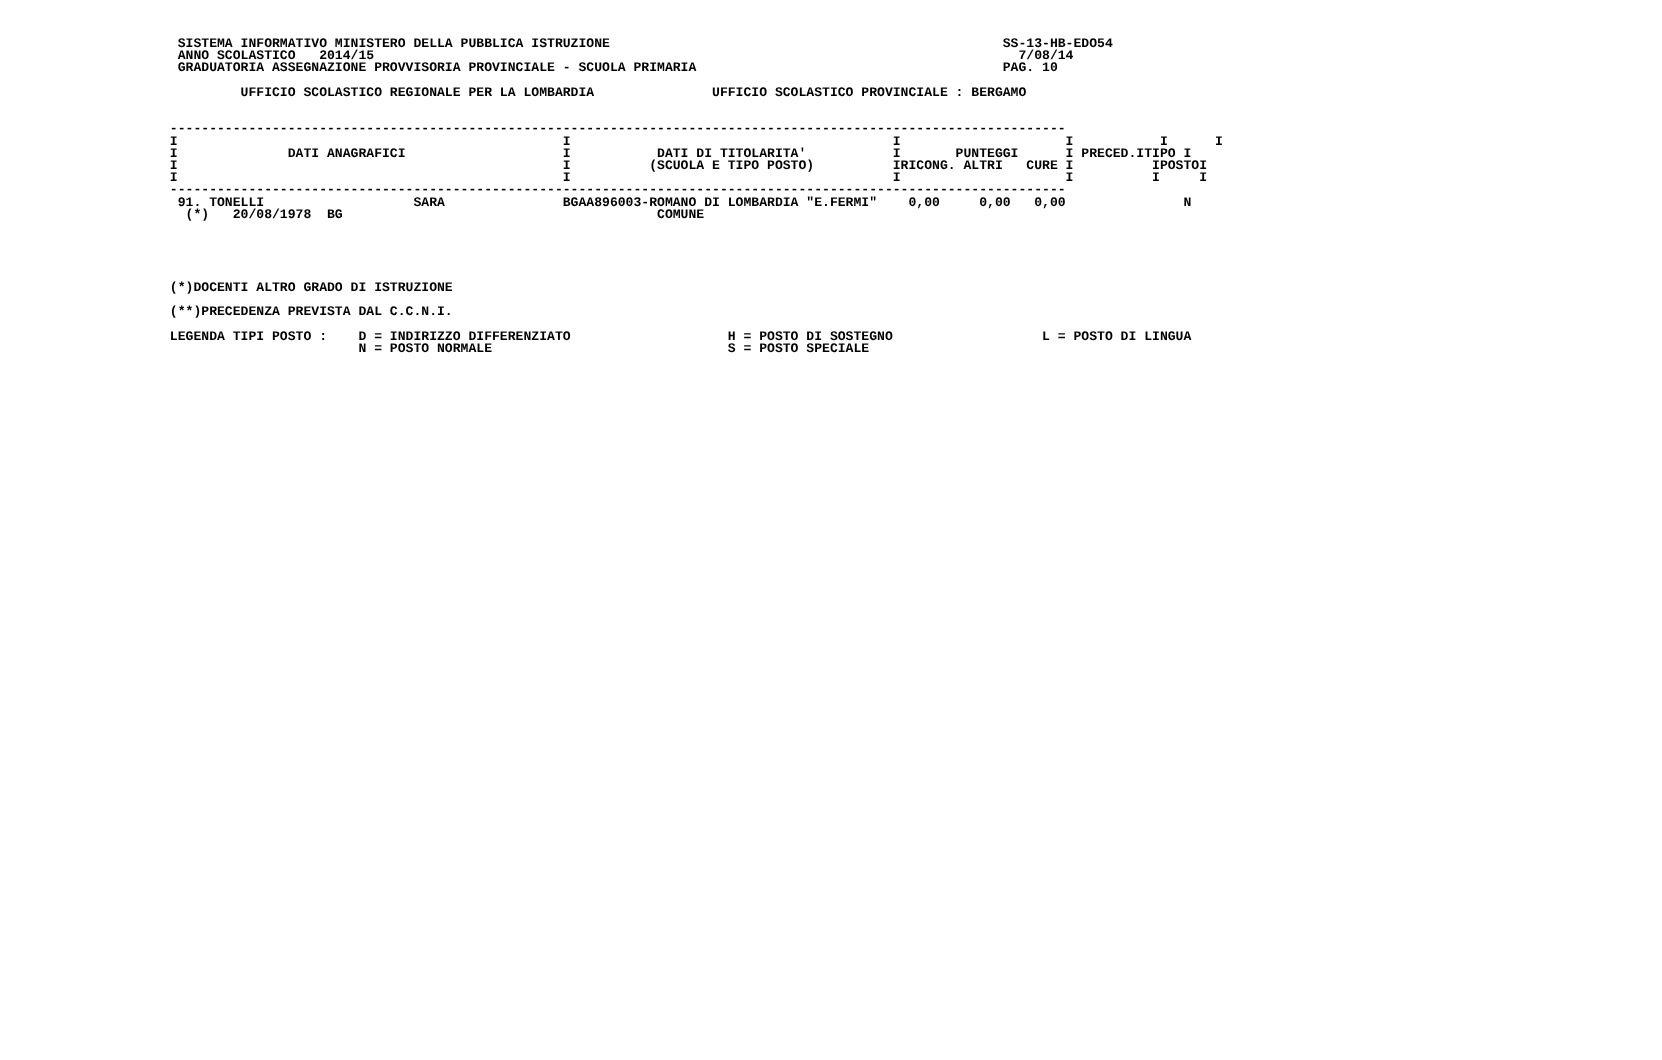SISTEMA INFORMATIVO MINISTERO DELLA PUBBLICA ISTRUZIONE                                                  SS-13-HB-EDO54
  ANNO SCOLASTICO   2014/15                                                                                  7/08/14
  GRADUATORIA ASSEGNAZIONE PROVVISORIA PROVINCIALE - SCUOLA PRIMARIA                                       PAG. 10

          UFFICIO SCOLASTICO REGIONALE PER LA LOMBARDIA               UFFICIO SCOLASTICO PROVINCIALE : BERGAMO


 ------------------------------------------------------------------------------------------------------------------
 I                                                 I                                         I                     I           I      I
 I              DATI ANAGRAFICI                    I           DATI DI TITOLARITA'           I       PUNTEGGI      I PRECED.ITIPO I
 I                                                 I          (SCUOLA E TIPO POSTO)          IRICONG. ALTRI   CURE I          IPOSTOI
 I                                                 I                                         I                     I          I     I
 ------------------------------------------------------------------------------------------------------------------
  91. TONELLI                   SARA               BGAA896003-ROMANO DI LOMBARDIA "E.FERMI"    0,00     0,00   0,00               N
   (*)   20/08/1978  BG                                        COMUNE





 (*)DOCENTI ALTRO GRADO DI ISTRUZIONE

 (**)PRECEDENZA PREVISTA DAL C.C.N.I.

 LEGENDA TIPI POSTO :    D = INDIRIZZO DIFFERENZIATO                    H = POSTO DI SOSTEGNO                   L = POSTO DI LINGUA
                         N = POSTO NORMALE                              S = POSTO SPECIALE